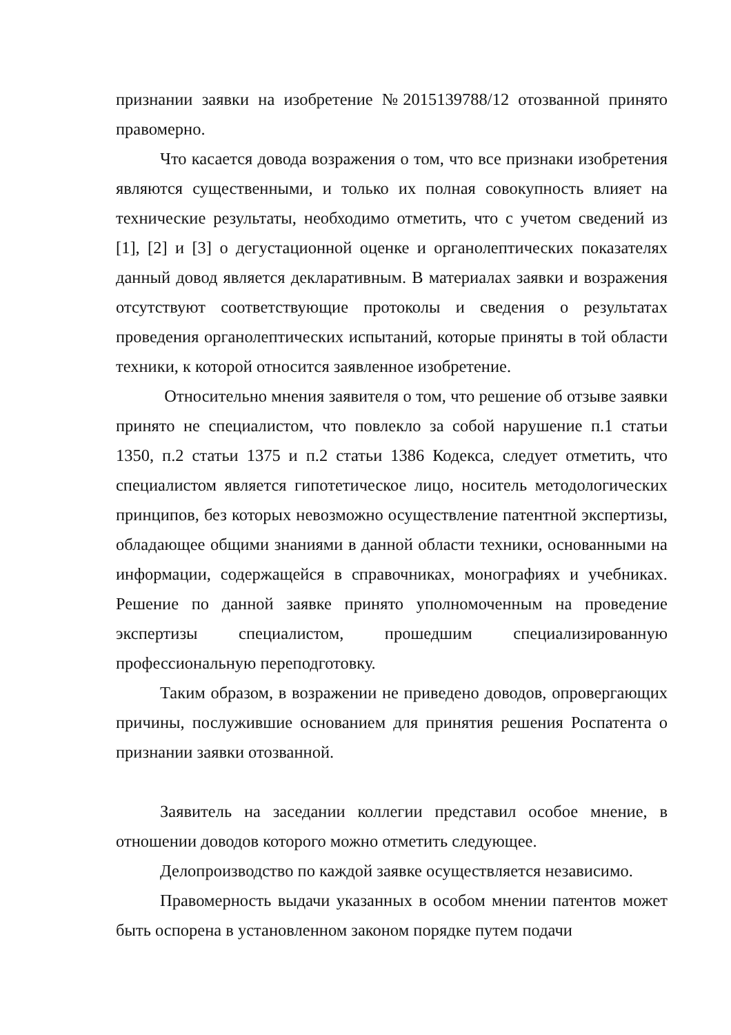признании заявки на изобретение №2015139788/12 отозванной принято правомерно.
Что касается довода возражения о том, что все признаки изобретения являются существенными, и только их полная совокупность влияет на технические результаты, необходимо отметить, что с учетом сведений из [1], [2] и [3] о дегустационной оценке и органолептических показателях данный довод является декларативным. В материалах заявки и возражения отсутствуют соответствующие протоколы и сведения о результатах проведения органолептических испытаний, которые приняты в той области техники, к которой относится заявленное изобретение.
Относительно мнения заявителя о том, что решение об отзыве заявки принято не специалистом, что повлекло за собой нарушение п.1 статьи 1350, п.2 статьи 1375 и п.2 статьи 1386 Кодекса, следует отметить, что специалистом является гипотетическое лицо, носитель методологических принципов, без которых невозможно осуществление патентной экспертизы, обладающее общими знаниями в данной области техники, основанными на информации, содержащейся в справочниках, монографиях и учебниках. Решение по данной заявке принято уполномоченным на проведение экспертизы специалистом, прошедшим специализированную профессиональную переподготовку.
Таким образом, в возражении не приведено доводов, опровергающих причины, послужившие основанием для принятия решения Роспатента о признании заявки отозванной.
Заявитель на заседании коллегии представил особое мнение, в отношении доводов которого можно отметить следующее.
Делопроизводство по каждой заявке осуществляется независимо.
Правомерность выдачи указанных в особом мнении патентов может быть оспорена в установленном законом порядке путем подачи